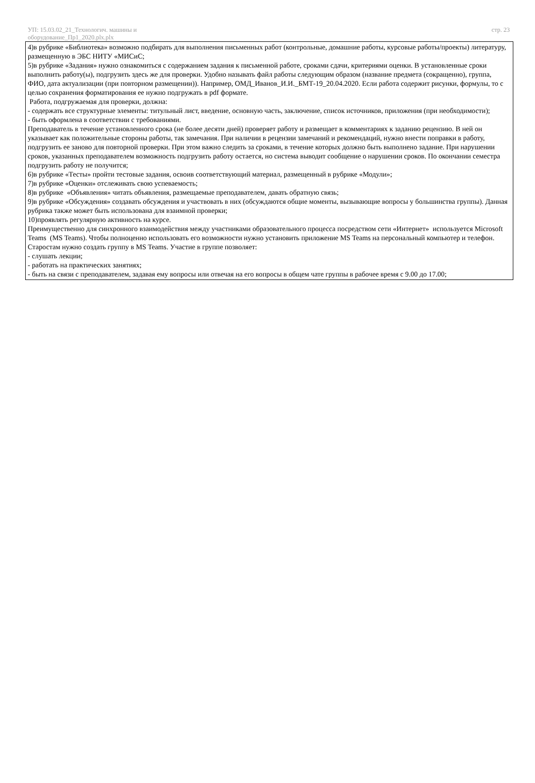УП: 15.03.02_21_Технологич. машины и
оборудование_Пр1_2020.plx.plx
стр. 23
4)в рубрике «Библиотека» возможно подбирать для выполнения письменных работ (контрольные, домашние работы, курсовые работы/проекты) литературу, размещенную в ЭБС НИТУ «МИСиС;
5)в рубрике «Задания» нужно ознакомиться с содержанием задания к письменной работе, сроками сдачи, критериями оценки. В установленные сроки выполнить работу(ы), подгрузить здесь же для проверки. Удобно называть файл работы следующим образом (название предмета (сокращенно), группа, ФИО, дата актуализации (при повторном размещении)). Например, ОМД_Иванов_И.И._БМТ-19_20.04.2020. Если работа содержит рисунки, формулы, то с целью сохранения форматирования ее нужно подгружать в pdf формате.
Работа, подгружаемая для проверки, должна:
- содержать все структурные элементы: титульный лист, введение, основную часть, заключение, список источников, приложения (при необходимости);
- быть оформлена в соответствии с требованиями.
Преподаватель в течение установленного срока (не более десяти дней) проверяет работу и размещает в комментариях к заданию рецензию. В ней он указывает как положительные стороны работы, так замечания. При наличии в рецензии замечаний и рекомендаций, нужно внести поправки в работу, подгрузить ее заново для повторной проверки. При этом важно следить за сроками, в течение которых должно быть выполнено задание. При нарушении сроков, указанных преподавателем возможность подгрузить работу остается, но система выводит сообщение о нарушении сроков. По окончании семестра подгрузить работу не получится;
6)в рубрике «Тесты» пройти тестовые задания, освоив соответствующий материал, размещенный в рубрике «Модули»;
7)в рубрике «Оценки» отслеживать свою успеваемость;
8)в рубрике «Объявления» читать объявления, размещаемые преподавателем, давать обратную связь;
9)в рубрике «Обсуждения» создавать обсуждения и участвовать в них (обсуждаются общие моменты, вызывающие вопросы у большинства группы). Данная рубрика также может быть использована для взаимной проверки;
10)проявлять регулярную активность на курсе.
Преимущественно для синхронного взаимодействия между участниками образовательного процесса посредством сети «Интернет» используется Microsoft Teams (MS Teams). Чтобы полноценно использовать его возможности нужно установить приложение MS Teams на персональный компьютер и телефон. Старостам нужно создать группу в MS Teams. Участие в группе позволяет:
- слушать лекции;
- работать на практических занятиях;
- быть на связи с преподавателем, задавая ему вопросы или отвечая на его вопросы в общем чате группы в рабочее время с 9.00 до 17.00;